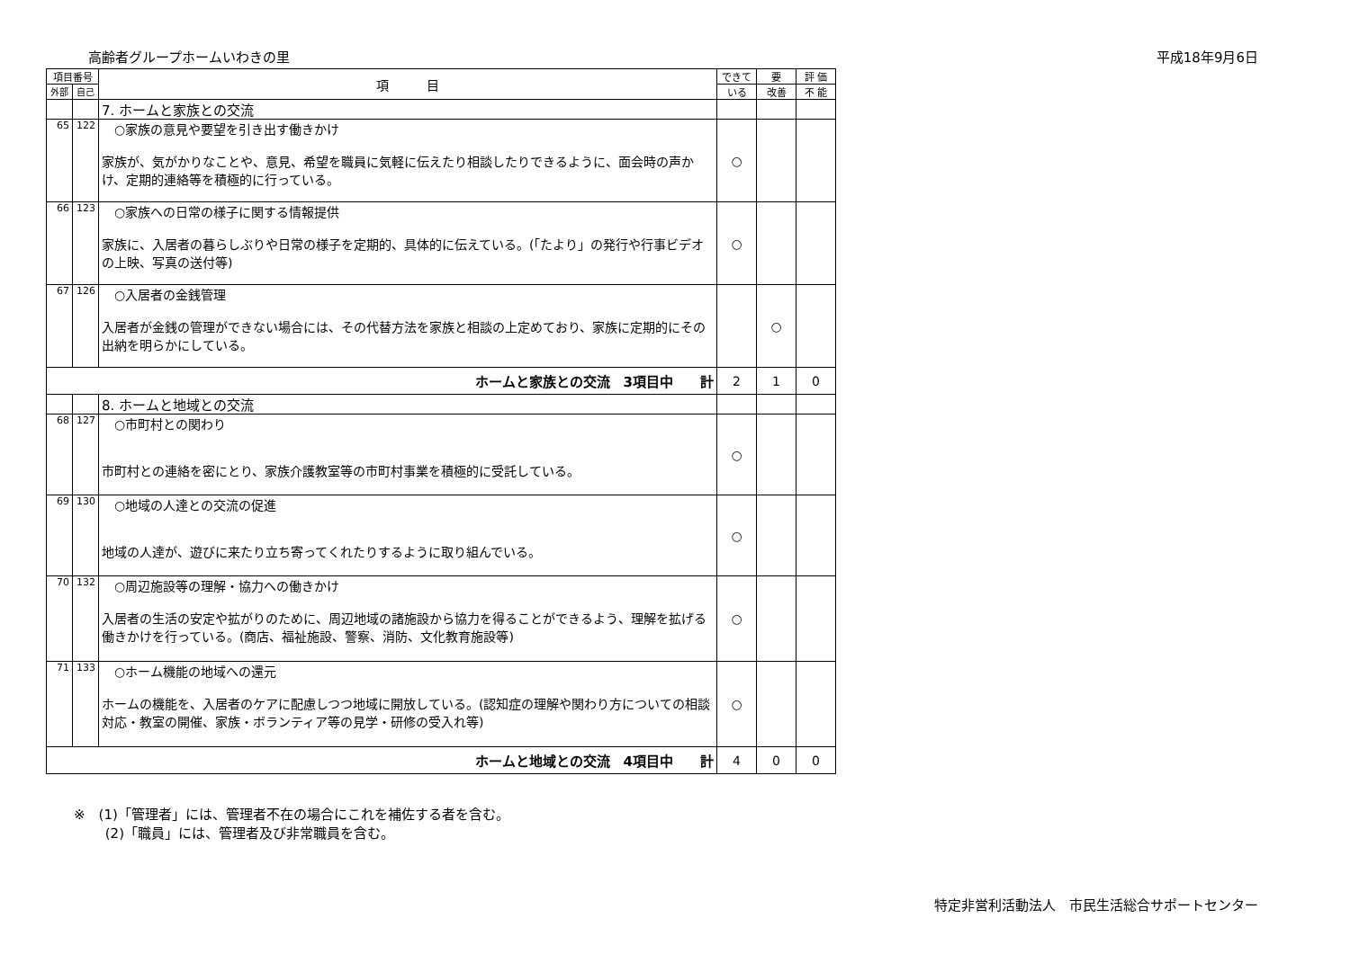高齢者グループホームいわきの里 平成18年9月6日
| 項目番号 | | 項 目 | できて | 要 | 評 価 |
| --- | --- | --- | --- | --- | --- |
| 外部 | 自己 | | いる | 改善 | 不 能 |
| | | 7. ホームと家族との交流 | | | |
| 65 | 122 | ○家族の意見や要望を引き出す働きかけ 家族が、気がかりなことや、意見、希望を職員に気軽に伝えたり相談したりできるように、面会時の声かけ、定期的連絡等を積極的に行っている。 | ○ | | |
| 66 | 123 | ○家族への日常の様子に関する情報提供 家族に、入居者の暮らしぶりや日常の様子を定期的、具体的に伝えている。(「たより」の発行や行事ビデオの上映、写真の送付等) | ○ | | |
| 67 | 126 | ○入居者の金銭管理 入居者が金銭の管理ができない場合には、その代替方法を家族と相談の上定めており、家族に定期的にその出納を明らかにしている。 | | ○ | |
| ホームと家族との交流 3項目中 計 | | | 2 | 1 | 0 |
| | | 8. ホームと地域との交流 | | | |
| 68 | 127 | ○市町村との関わり 市町村との連絡を密にとり、家族介護教室等の市町村事業を積極的に受託している。 | ○ | | |
| 69 | 130 | ○地域の人達との交流の促進 地域の人達が、遊びに来たり立ち寄ってくれたりするように取り組んでいる。 | ○ | | |
| 70 | 132 | ○周辺施設等の理解・協力への働きかけ 入居者の生活の安定や拡がりのために、周辺地域の諸施設から協力を得ることができるよう、理解を拡げる働きかけを行っている。(商店、福祉施設、警察、消防、文化教育施設等) | ○ | | |
| 71 | 133 | ○ホーム機能の地域への還元 ホームの機能を、入居者のケアに配慮しつつ地域に開放している。(認知症の理解や関わり方についての相談対応・教室の開催、家族・ボランティア等の見学・研修の受入れ等) | ○ | | |
| ホームと地域との交流 4項目中 計 | | | 4 | 0 | 0 |
※　(1)「管理者」には、管理者不在の場合にこれを補佐する者を含む。
　　 (2)「職員」には、管理者及び非常職員を含む。
特定非営利活動法人　市民生活総合サポートセンター